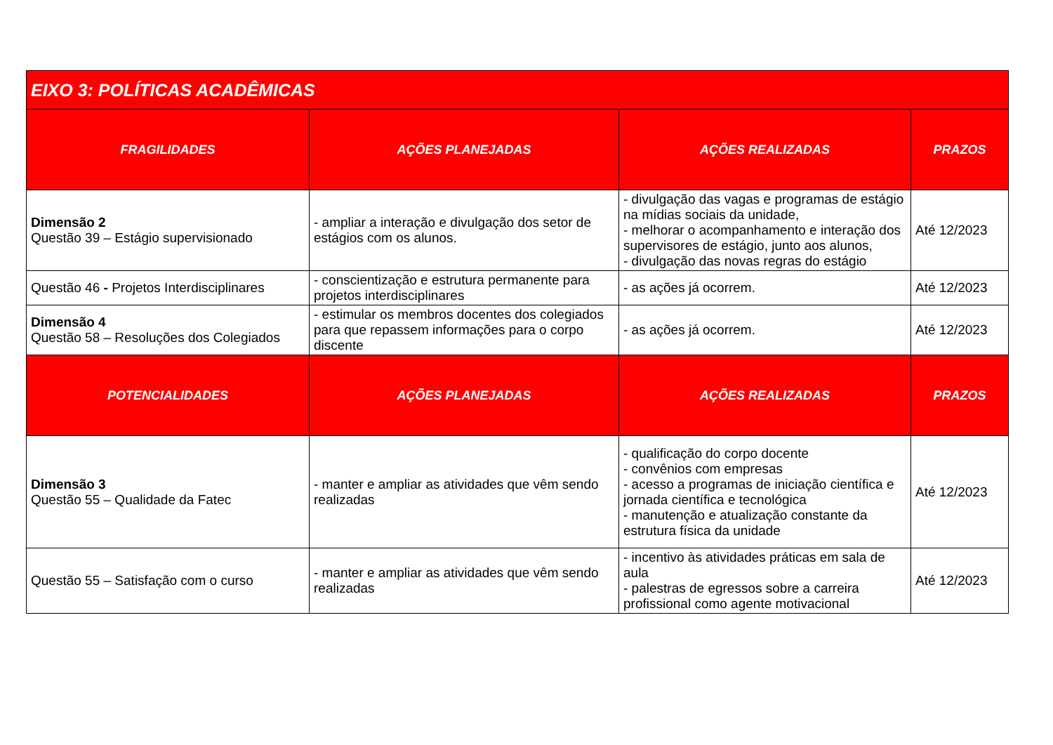| EIXO 3: POLÍTICAS ACADÊMICAS | | | |
| --- | --- | --- | --- |
| FRAGILIDADES | AÇÕES PLANEJADAS | AÇÕES REALIZADAS | PRAZOS |
| Dimensão 2 Questão 39 – Estágio supervisionado | - ampliar a interação e divulgação dos setor de estágios com os alunos. | - divulgação das vagas e programas de estágio na mídias sociais da unidade, - melhorar o acompanhamento e interação dos supervisores de estágio, junto aos alunos, - divulgação das novas regras do estágio | Até 12/2023 |
| Questão 46 - Projetos Interdisciplinares | - conscientização e estrutura permanente para projetos interdisciplinares | - as ações já ocorrem. | Até 12/2023 |
| Dimensão 4 Questão 58 – Resoluções dos Colegiados | - estimular os membros docentes dos colegiados para que repassem informações para o corpo discente | - as ações já ocorrem. | Até 12/2023 |
| POTENCIALIDADES | AÇÕES PLANEJADAS | AÇÕES REALIZADAS | PRAZOS |
| Dimensão 3 Questão 55 – Qualidade da Fatec | - manter e ampliar as atividades que vêm sendo realizadas | - qualificação do corpo docente - convênios com empresas - acesso a programas de iniciação científica e jornada científica e tecnológica - manutenção e atualização constante da estrutura física da unidade | Até 12/2023 |
| Questão 55 – Satisfação com o curso | - manter e ampliar as atividades que vêm sendo realizadas | - incentivo às atividades práticas em sala de aula - palestras de egressos sobre a carreira profissional como agente motivacional | Até 12/2023 |